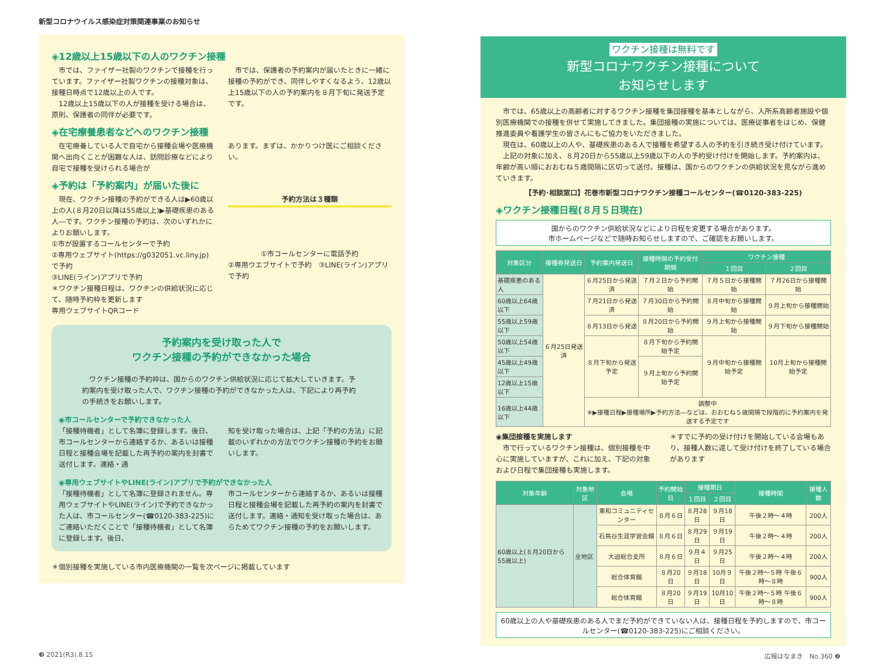新型コロナウイルス感染症対策関連事業のお知らせ
◈12歳以上15歳以下の人のワクチン接種
　市では、ファイザー社製のワクチンで接種を行っています。ファイザー社製ワクチンの接種対象は、接種日時点で12歳以上の人です。
　12歳以上15歳以下の人が接種を受ける場合は、原則、保護者の同伴が必要です。
　市では、保護者の予約案内が届いたときに一緒に接種の予約ができ、同伴しやすくなるよう、12歳以上15歳以下の人の予約案内を８月下旬に発送予定です。
◈在宅療養患者などへのワクチン接種
　在宅療養している人で自宅から接種会場や医療機関へ出向くことが困難な人は、訪問診療などにより自宅で接種を受けられる場合が
あります。まずは、かかりつけ医にご相談ください。
◈予約は「予約案内」が届いた後に
　現在、ワクチン接種の予約ができる人は▶60歳以上の人(８月20日以降は55歳以上)▶基礎疾患のある人―です。ワクチン接種の予約は、次のいずれかによりお願いします。
①市が設置するコールセンターで予約
②専用ウェブサイト(https://g032051.vc.liny.jp)で予約
③LINE(ライン)アプリで予約
＊ワクチン接種日程は、ワクチンの供給状況に応じて、随時予約枠を更新します
専用ウェブサイトQRコード
予約方法は３種類
①市コールセンターに電話予約
②専用ウエブサイトで予約　③LINE(ライン)アプリで予約
予約案内を受け取った人で
ワクチン接種の予約ができなかった場合
　ワクチン接種の予約枠は、国からのワクチン供給状況に応じて拡大していきます。予約案内を受け取った人で、ワクチン接種の予約ができなかった人は、下記により再予約の手続きをお願いします。
◉市コールセンターで予約できなかった人
「接種待機者」として名簿に登録します。後日、市コールセンターから連絡するか、あるいは接種日程と接種会場を記載した再予約の案内を封書で送付します。連絡・通
知を受け取った場合は、上記「予約の方法」に記載のいずれかの方法でワクチン接種の予約をお願いします。
◉専用ウェブサイトやLINE(ライン)アプリで予約ができなかった人
「接種待機者」として名簿に登録されません。専用ウェブサイトやLINE(ライン)で予約できなかった人は、市コールセンター(☎0120-383-225)にご連絡いただくことで「接種待機者」として名簿に登録します。後日、
市コールセンターから連絡するか、あるいは接種日程と接種会場を記載した再予約の案内を封書で送付します。連絡・通知を受け取った場合は、あらためてワクチン接種の予約をお願いします。
＊個別接種を実施している市内医療機関の一覧を次ページに掲載しています
ワクチン接種は無料です
新型コロナワクチン接種について
お知らせします
　市では、65歳以上の高齢者に対するワクチン接種を集団接種を基本としながら、入所系高齢者施設や個別医療機関での接種を併せて実施してきました。集団接種の実施については、医療従事者をはじめ、保健推進委員や看護学生の皆さんにもご協力をいただきました。
　現在は、60歳以上の人や、基礎疾患のある人で接種を希望する人の予約を引き続き受け付けています。
　上記の対象に加え、８月20日から55歳以上59歳以下の人の予約受け付けを開始します。予約案内は、年齢が高い順におおむね５歳間隔に区切って送付。接種は、国からのワクチンの供給状況を見ながら進めていきます。
【予約･相談窓口】花巻市新型コロナワクチン接種コールセンター(☎0120-383-225)
◈ワクチン接種日程(８月５日現在)
国からのワクチン供給状況などにより日程を変更する場合があります。
市ホームページなどで随時お知らせしますので、ご確認をお願いします。
| 対象区分 | 接種券発送日 | 予約案内発送日 | 接種時間の予約受付期間 | ワクチン接種 | |
| --- | --- | --- | --- | --- | --- |
| | | | | １回目 | ２回目 |
| 基礎疾患のある人 | ６月25日発送 済 | ６月25日から発送 済 | ７月２日から予約開始 | ７月５日から接種開始 | ７月26日から接種開始 |
| 60歳以上64歳以下 | | ７月21日から発送 済 | ７月30日から予約開始 | ８月中旬から接種開始 | ９月上旬から接種開始 |
| 55歳以上59歳以下 | | ８月13日から発送 | ８月20日から予約開始 | ９月上旬から接種開始 | ９月下旬から接種開始 |
| 50歳以上54歳以下 | | ８月下旬から発送予定 | ８月下旬から予約開始予定 | ９月中旬から接種開始予定 | 10月上旬から接種開始予定 |
| 45歳以上49歳以下 | | | ９月上旬から予約開始予定 | | |
| 12歳以上15歳以下 | | | | | |
| 16歳以上44歳以下 | | 調整中 ※▶接種日程▶接種場所▶予約方法―などは、おおむね５歳間隔で段階的に予約案内を発送する予定です | | | |
◉集団接種を実施します
　市で行っているワクチン接種は、個別接種を中心に実施していますが、これに加え、下記の対象および日程で集団接種も実施します。
＊すでに予約の受け付けを開始している会場もあり、接種人数に達して受け付けを終了している場合があります
| 対象年齢 | 対象地区 | 会場 | 予約開始日 | 接種期日 | | 接種時間 | 接種人数 |
| --- | --- | --- | --- | --- | --- | --- | --- |
| | | | | １回目 | ２回目 | | |
| 60歳以上(８月20日から55歳以上) | 全地区 | 東和コミュニティセンター | ８月６日 | ８月28日 | ９月18日 | 午後２時～４時 | 200人 |
| | | 石鳥谷生涯学習会館 | ８月６日 | ８月29日 | ９月19日 | 午後２時～４時 | 200人 |
| | | 大迫総合支所 | ８月６日 | ９月４日 | ９月25日 | 午後２時～４時 | 200人 |
| | | 総合体育館 | ８月20日 | ９月18日 | 10月９日 | 午後２時～５時 午後６時～８時 | 900人 |
| | | 総合体育館 | ８月20日 | ９月19日 | 10月10日 | 午後２時～５時 午後６時～８時 | 900人 |
60歳以上の人や基礎疾患のある人でまだ予約ができていない人は、接種日程を予約しますので、市コールセンター(☎0120-383-225)にご相談ください。
❸ 2021(R3).8.15 広報はなまき　No.360 ❷